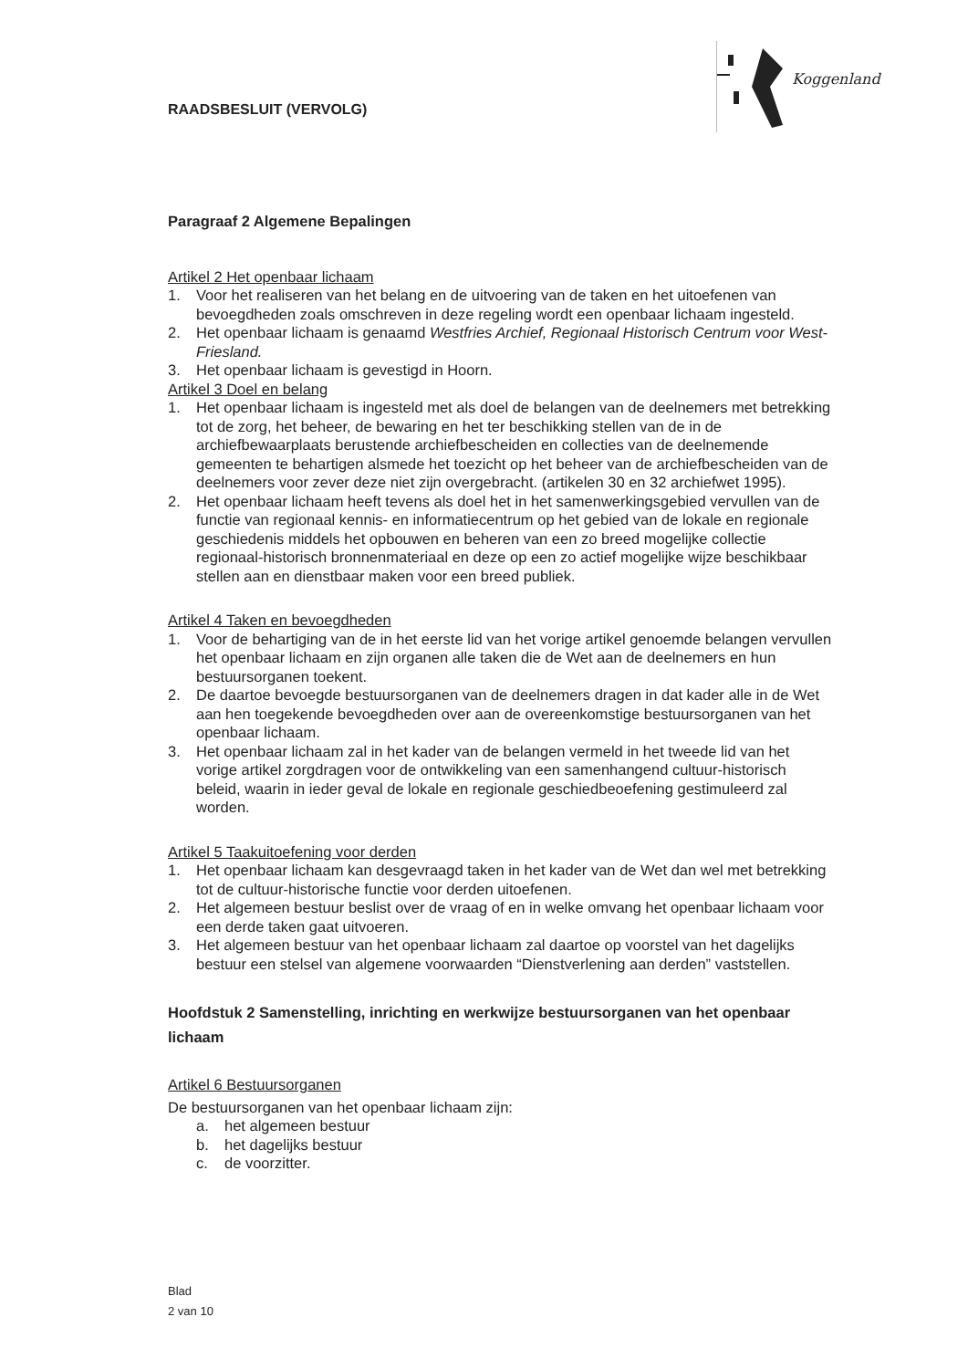RAADSBESLUIT (VERVOLG)
Koggenland
Paragraaf 2 Algemene Bepalingen
Artikel 2 Het openbaar lichaam
1. Voor het realiseren van het belang en de uitvoering van de taken en het uitoefenen van bevoegdheden zoals omschreven in deze regeling wordt een openbaar lichaam ingesteld.
2. Het openbaar lichaam is genaamd Westfries Archief, Regionaal Historisch Centrum voor West-Friesland.
3. Het openbaar lichaam is gevestigd in Hoorn.
Artikel 3 Doel en belang
1. Het openbaar lichaam is ingesteld met als doel de belangen van de deelnemers met betrekking tot de zorg, het beheer, de bewaring en het ter beschikking stellen van de in de archiefbewaarplaats berustende archiefbescheiden en collecties van de deelnemende gemeenten te behartigen alsmede het toezicht op het beheer van de archiefbescheiden van de deelnemers voor zever deze niet zijn overgebracht. (artikelen 30 en 32 archiefwet 1995).
2. Het openbaar lichaam heeft tevens als doel het in het samenwerkingsgebied vervullen van de functie van regionaal kennis- en informatiecentrum op het gebied van de lokale en regionale geschiedenis middels het opbouwen en beheren van een zo breed mogelijke collectie regionaal-historisch bronnenmateriaal en deze op een zo actief mogelijke wijze beschikbaar stellen aan en dienstbaar maken voor een breed publiek.
Artikel 4 Taken en bevoegdheden
1. Voor de behartiging van de in het eerste lid van het vorige artikel genoemde belangen vervullen het openbaar lichaam en zijn organen alle taken die de Wet aan de deelnemers en hun bestuursorganen toekent.
2. De daartoe bevoegde bestuursorganen van de deelnemers dragen in dat kader alle in de Wet aan hen toegekende bevoegdheden over aan de overeenkomstige bestuursorganen van het openbaar lichaam.
3. Het openbaar lichaam zal in het kader van de belangen vermeld in het tweede lid van het vorige artikel zorgdragen voor de ontwikkeling van een samenhangend cultuur-historisch beleid, waarin in ieder geval de lokale en regionale geschiedbeoefening gestimuleerd zal worden.
Artikel 5 Taakuitoefening voor derden
1. Het openbaar lichaam kan desgevraagd taken in het kader van de Wet dan wel met betrekking tot de cultuur-historische functie voor derden uitoefenen.
2. Het algemeen bestuur beslist over de vraag of en in welke omvang het openbaar lichaam voor een derde taken gaat uitvoeren.
3. Het algemeen bestuur van het openbaar lichaam zal daartoe op voorstel van het dagelijks bestuur een stelsel van algemene voorwaarden “Dienstverlening aan derden” vaststellen.
Hoofdstuk 2 Samenstelling, inrichting en werkwijze bestuursorganen van het openbaar lichaam
Artikel 6 Bestuursorganen
De bestuursorganen van het openbaar lichaam zijn:
a. het algemeen bestuur
b. het dagelijks bestuur
c. de voorzitter.
Blad
2 van 10